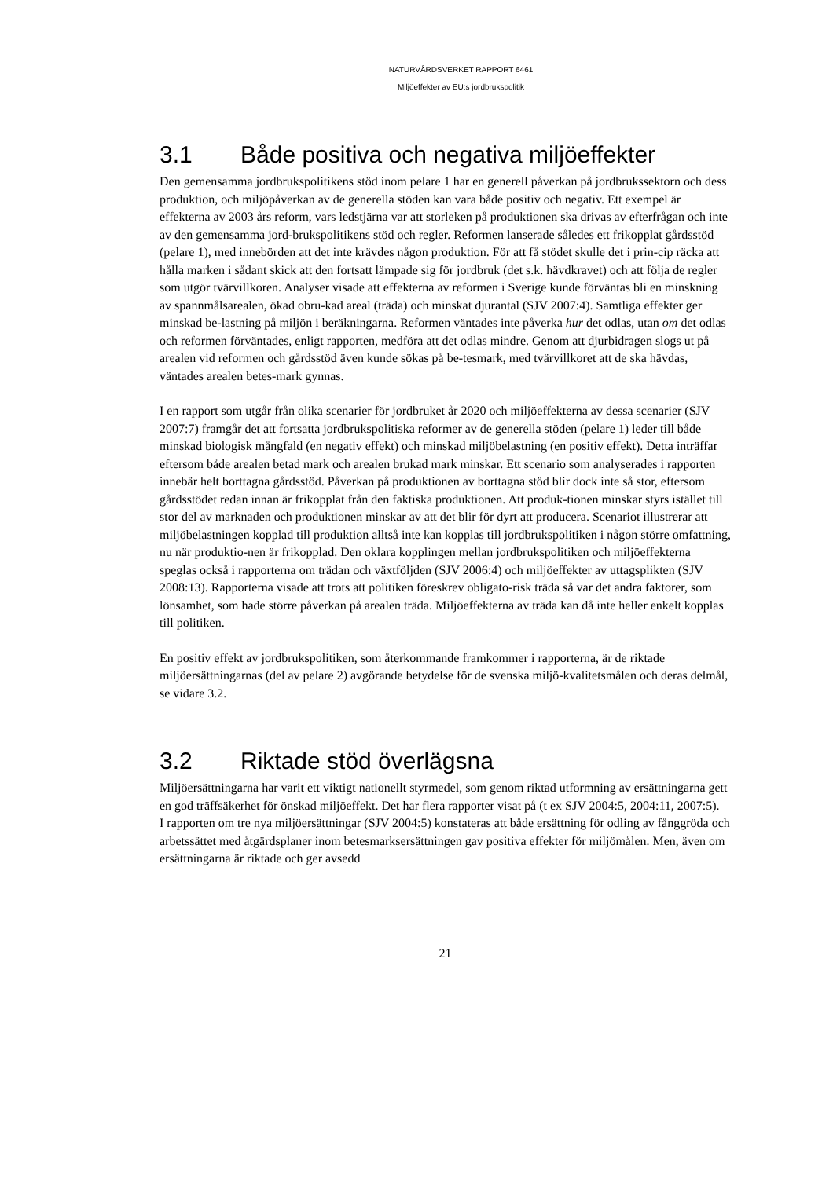NATURVÅRDSVERKET RAPPORT 6461
Miljöeffekter av EU:s jordbrukspolitik
3.1 Både positiva och negativa miljöeffekter
Den gemensamma jordbrukspolitikens stöd inom pelare 1 har en generell påverkan på jordbrukssektorn och dess produktion, och miljöpåverkan av de generella stöden kan vara både positiv och negativ. Ett exempel är effekterna av 2003 års reform, vars ledstjärna var att storleken på produktionen ska drivas av efterfrågan och inte av den gemensamma jord-brukspolitikens stöd och regler. Reformen lanserade således ett frikopplat gårdsstöd (pelare 1), med innebörden att det inte krävdes någon produktion. För att få stödet skulle det i prin-cip räcka att hålla marken i sådant skick att den fortsatt lämpade sig för jordbruk (det s.k. hävdkravet) och att följa de regler som utgör tvärvillkoren. Analyser visade att effekterna av reformen i Sverige kunde förväntas bli en minskning av spannmålsarealen, ökad obru-kad areal (träda) och minskat djurantal (SJV 2007:4). Samtliga effekter ger minskad be-lastning på miljön i beräkningarna. Reformen väntades inte påverka hur det odlas, utan om det odlas och reformen förväntades, enligt rapporten, medföra att det odlas mindre. Genom att djurbidragen slogs ut på arealen vid reformen och gårdsstöd även kunde sökas på be-tesmark, med tvärvillkoret att de ska hävdas, väntades arealen betes-mark gynnas.
I en rapport som utgår från olika scenarier för jordbruket år 2020 och miljöeffekterna av dessa scenarier (SJV 2007:7) framgår det att fortsatta jordbrukspolitiska reformer av de generella stöden (pelare 1) leder till både minskad biologisk mångfald (en negativ effekt) och minskad miljöbelastning (en positiv effekt). Detta inträffar eftersom både arealen betad mark och arealen brukad mark minskar. Ett scenario som analyserades i rapporten innebär helt borttagna gårdsstöd. Påverkan på produktionen av borttagna stöd blir dock inte så stor, eftersom gårdsstödet redan innan är frikopplat från den faktiska produktionen. Att produk-tionen minskar styrs istället till stor del av marknaden och produktionen minskar av att det blir för dyrt att producera. Scenariot illustrerar att miljöbelastningen kopplad till produktion alltså inte kan kopplas till jordbrukspolitiken i någon större omfattning, nu när produktio-nen är frikopplad. Den oklara kopplingen mellan jordbrukspolitiken och miljöeffekterna speglas också i rapporterna om trädan och växtföljden (SJV 2006:4) och miljöeffekter av uttagsplikten (SJV 2008:13). Rapporterna visade att trots att politiken föreskrev obligato-risk träda så var det andra faktorer, som lönsamhet, som hade större påverkan på arealen träda. Miljöeffekterna av träda kan då inte heller enkelt kopplas till politiken.
En positiv effekt av jordbrukspolitiken, som återkommande framkommer i rapporterna, är de riktade miljöersättningarnas (del av pelare 2) avgörande betydelse för de svenska miljö-kvalitetsmålen och deras delmål, se vidare 3.2.
3.2 Riktade stöd överlägsna
Miljöersättningarna har varit ett viktigt nationellt styrmedel, som genom riktad utformning av ersättningarna gett en god träffsäkerhet för önskad miljöeffekt. Det har flera rapporter visat på (t ex SJV 2004:5, 2004:11, 2007:5).
I rapporten om tre nya miljöersättningar (SJV 2004:5) konstateras att både ersättning för odling av fånggröda och arbetssättet med åtgärdsplaner inom betesmarksersättningen gav positiva effekter för miljömålen. Men, även om ersättningarna är riktade och ger avsedd
21